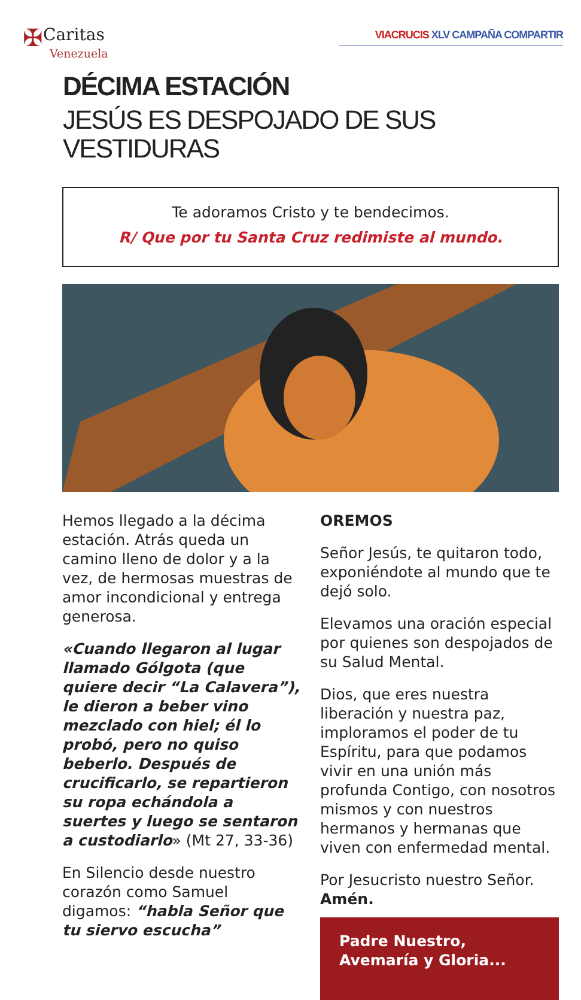✠Caritas
Venezuela
VIACRUCIS XLV CAMPAÑA COMPARTIR
DÉCIMA ESTACIÓN
JESÚS ES DESPOJADO DE SUS VESTIDURAS
Te adoramos Cristo y te bendecimos.
R/ Que por tu Santa Cruz redimiste al mundo.
Hemos llegado a la décima estación. Atrás queda un camino lleno de dolor y a la vez, de hermosas muestras de amor incondicional y entrega generosa.
«Cuando llegaron al lugar llamado Gólgota (que quiere decir “La Calavera”), le dieron a beber vino mezclado con hiel; él lo probó, pero no quiso beberlo. Después de crucificarlo, se repartieron su ropa echándola a suertes y luego se sentaron a custodiarlo» (Mt 27, 33-36)
En Silencio desde nuestro corazón como Samuel digamos: “habla Señor que tu siervo escucha”
OREMOS
Señor Jesús, te quitaron todo, exponiéndote al mundo que te dejó solo.
Elevamos una oración especial por quienes son despojados de su Salud Mental.
Dios, que eres nuestra liberación y nuestra paz, imploramos el poder de tu Espíritu, para que podamos vivir en una unión más profunda Contigo, con nosotros mismos y con nuestros hermanos y hermanas que viven con enfermedad mental.
Por Jesucristo nuestro Señor. Amén.
Padre Nuestro,
Avemaría y Gloria...